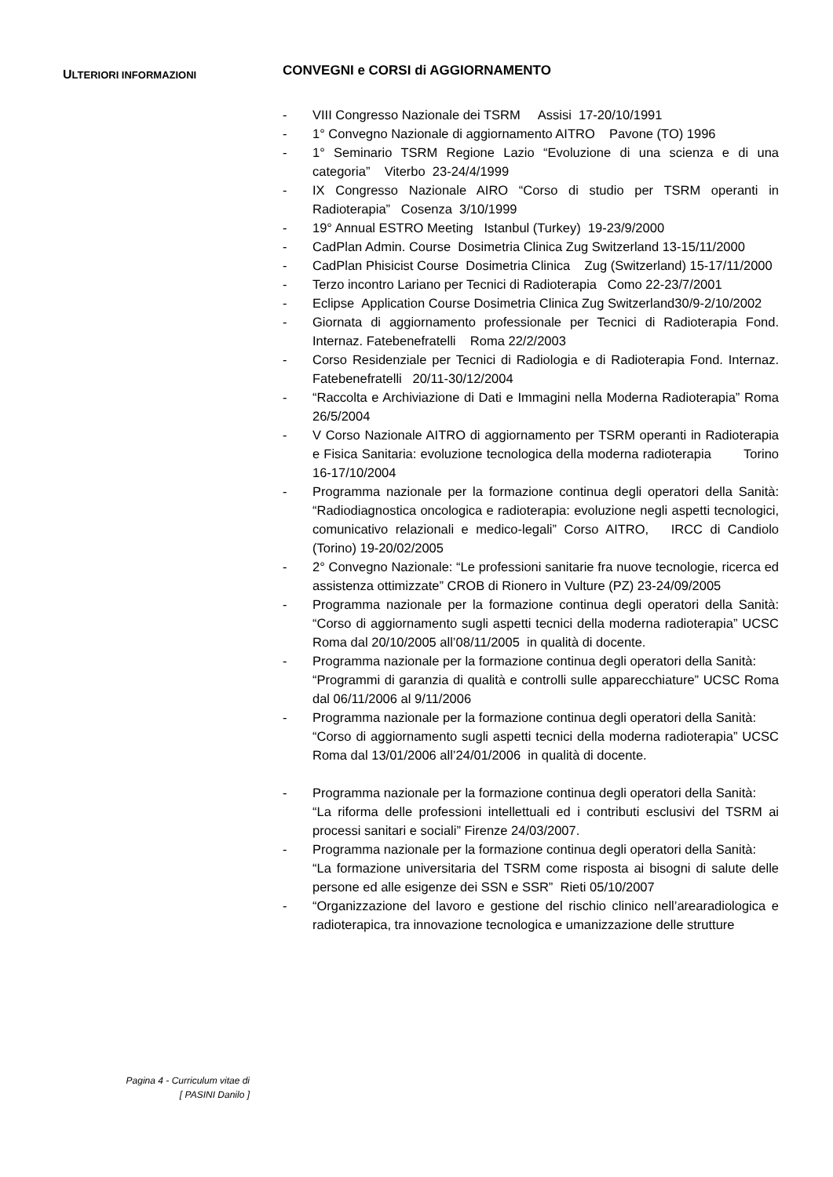ULTERIORI INFORMAZIONI
CONVEGNI e CORSI di AGGIORNAMENTO
- VIII Congresso Nazionale dei TSRM Assisi 17-20/10/1991
- 1° Convegno Nazionale di aggiornamento AITRO Pavone (TO) 1996
- 1° Seminario TSRM Regione Lazio “Evoluzione di una scienza e di una categoria” Viterbo 23-24/4/1999
- IX Congresso Nazionale AIRO “Corso di studio per TSRM operanti in Radioterapia” Cosenza 3/10/1999
- 19° Annual ESTRO Meeting Istanbul (Turkey) 19-23/9/2000
- CadPlan Admin. Course Dosimetria Clinica Zug Switzerland 13-15/11/2000
- CadPlan Phisicist Course Dosimetria Clinica Zug (Switzerland) 15-17/11/2000
- Terzo incontro Lariano per Tecnici di Radioterapia Como 22-23/7/2001
- Eclipse Application Course Dosimetria Clinica Zug Switzerland30/9-2/10/2002
- Giornata di aggiornamento professionale per Tecnici di Radioterapia Fond. Internaz. Fatebenefratelli Roma 22/2/2003
- Corso Residenziale per Tecnici di Radiologia e di Radioterapia Fond. Internaz. Fatebenefratelli 20/11-30/12/2004
- “Raccolta e Archiviazione di Dati e Immagini nella Moderna Radioterapia” Roma 26/5/2004
- V Corso Nazionale AITRO di aggiornamento per TSRM operanti in Radioterapia e Fisica Sanitaria: evoluzione tecnologica della moderna radioterapia Torino 16-17/10/2004
- Programma nazionale per la formazione continua degli operatori della Sanità: “Radiodiagnostica oncologica e radioterapia: evoluzione negli aspetti tecnologici, comunicativo relazionali e medico-legali” Corso AITRO, IRCC di Candiolo (Torino) 19-20/02/2005
- 2° Convegno Nazionale: “Le professioni sanitarie fra nuove tecnologie, ricerca ed assistenza ottimizzate” CROB di Rionero in Vulture (PZ) 23-24/09/2005
- Programma nazionale per la formazione continua degli operatori della Sanità: “Corso di aggiornamento sugli aspetti tecnici della moderna radioterapia” UCSC Roma dal 20/10/2005 all’08/11/2005 in qualità di docente.
- Programma nazionale per la formazione continua degli operatori della Sanità:
“Programmi di garanzia di qualità e controlli sulle apparecchiature” UCSC Roma dal 06/11/2006 al 9/11/2006
- Programma nazionale per la formazione continua degli operatori della Sanità:
“Corso di aggiornamento sugli aspetti tecnici della moderna radioterapia” UCSC Roma dal 13/01/2006 all’24/01/2006 in qualità di docente.
- Programma nazionale per la formazione continua degli operatori della Sanità:
“La riforma delle professioni intellettuali ed i contributi esclusivi del TSRM ai processi sanitari e sociali” Firenze 24/03/2007.
- Programma nazionale per la formazione continua degli operatori della Sanità:
“La formazione universitaria del TSRM come risposta ai bisogni di salute delle persone ed alle esigenze dei SSN e SSR” Rieti 05/10/2007
- “Organizzazione del lavoro e gestione del rischio clinico nell’arearadiologica e radioterapica, tra innovazione tecnologica e umanizzazione delle strutture
Pagina 4 - Curriculum vitae di
[ PASINI Danilo ]